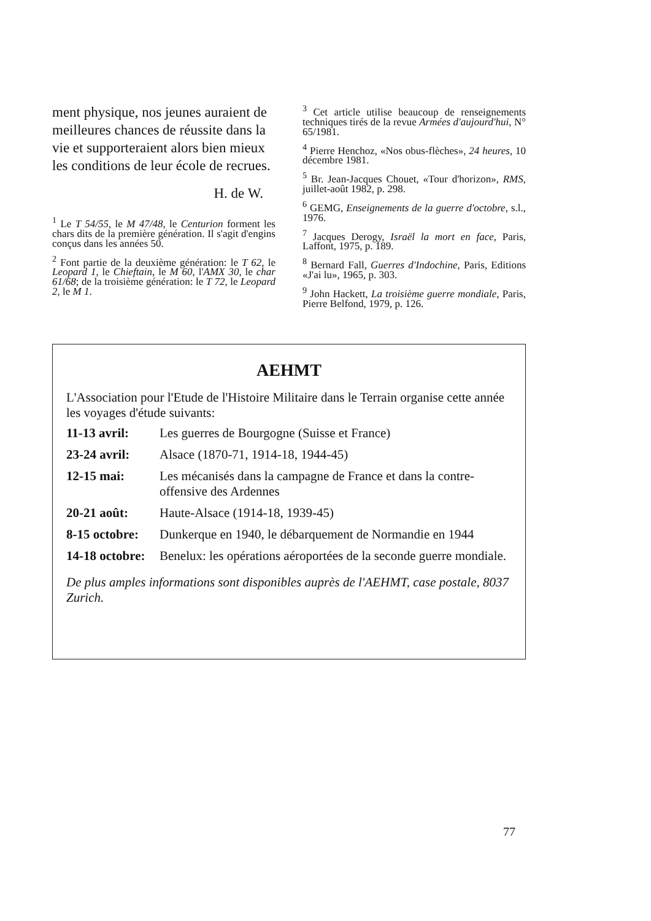ment physique, nos jeunes auraient de meilleures chances de réussite dans la vie et supporteraient alors bien mieux les conditions de leur école de recrues.
H. de W.
<sup>1</sup> Le T 54/55, le M 47/48, le Centurion forment les chars dits de la première génération. Il s'agit d'engins conçus dans les années 50.
<sup>2</sup> Font partie de la deuxième génération: le T 62, le Leopard 1, le Chieftain, le M 60, l'AMX 30, le char 61/68; de la troisième génération: le T 72, le Leopard 2, le M 1.
<sup>3</sup> Cet article utilise beaucoup de renseignements techniques tirés de la revue Armées d'aujourd'hui, N° 65/1981.
<sup>4</sup> Pierre Henchoz, «Nos obus-flèches», 24 heures, 10 décembre 1981.
<sup>5</sup> Br. Jean-Jacques Chouet, «Tour d'horizon», RMS, juillet-août 1982, p. 298.
<sup>6</sup> GEMG, Enseignements de la guerre d'octobre, s.l., 1976.
<sup>7</sup> Jacques Derogy, Israël la mort en face, Paris, Laffont, 1975, p. 189.
<sup>8</sup> Bernard Fall, Guerres d'Indochine, Paris, Editions «J'ai lu», 1965, p. 303.
<sup>9</sup> John Hackett, La troisième guerre mondiale, Paris, Pierre Belfond, 1979, p. 126.
AEHMT
L'Association pour l'Etude de l'Histoire Militaire dans le Terrain organise cette année les voyages d'étude suivants:
| 11-13 avril: | Les guerres de Bourgogne (Suisse et France) |
| 23-24 avril: | Alsace (1870-71, 1914-18, 1944-45) |
| 12-15 mai: | Les mécanisés dans la campagne de France et dans la contre-offensive des Ardennes |
| 20-21 août: | Haute-Alsace (1914-18, 1939-45) |
| 8-15 octobre: | Dunkerque en 1940, le débarquement de Normandie en 1944 |
| 14-18 octobre: | Benelux: les opérations aéroportées de la seconde guerre mondiale. |
De plus amples informations sont disponibles auprès de l'AEHMT, case postale, 8037 Zurich.
77